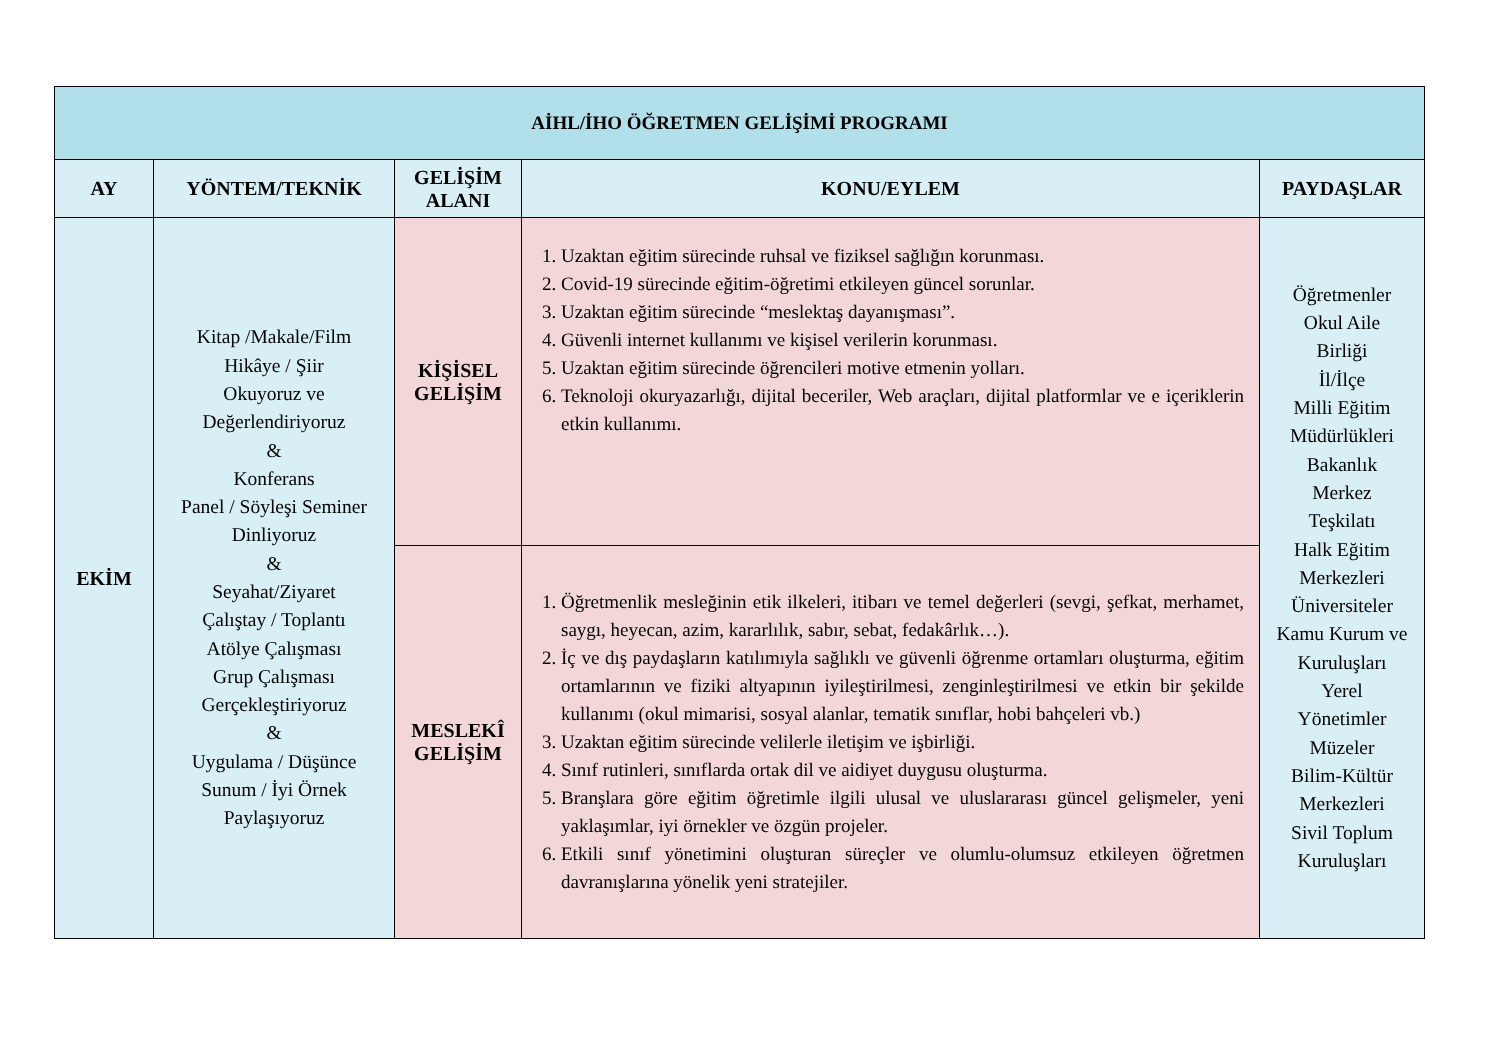| AİHL/İHO ÖĞRETMEN GELİŞİMİ PROGRAMI | | | | |
| --- | --- | --- | --- | --- |
| AY | YÖNTEM/TEKNİK | GELİŞİM ALANI | KONU/EYLEM | PAYDAŞLAR |
| EKİM | Kitap /Makale/Film Hikâye / Şiir Okuyoruz ve Değerlendiriyoruz & Konferans Panel / Söyleşi Seminer Dinliyoruz & Seyahat/Ziyaret Çalıştay / Toplantı Atölye Çalışması Grup Çalışması Gerçekleştiriyoruz & Uygulama / Düşünce Sunum / İyi Örnek Paylaşıyoruz | KİŞİSEL GELİŞİM | 1. Uzaktan eğitim sürecinde ruhsal ve fiziksel sağlığın korunması. 2. Covid-19 sürecinde eğitim-öğretimi etkileyen güncel sorunlar. 3. Uzaktan eğitim sürecinde “meslektaş dayanışması”. 4. Güvenli internet kullanımı ve kişisel verilerin korunması. 5. Uzaktan eğitim sürecinde öğrencileri motive etmenin yolları. 6. Teknoloji okuryazarlığı, dijital beceriler, Web araçları, dijital platformlar ve e içeriklerin etkin kullanımı. | Öğretmenler Okul Aile Birliği İl/İlçe Milli Eğitim Müdürlükleri Bakanlık Merkez Teşkilatı Halk Eğitim Merkezleri Üniversiteler Kamu Kurum ve Kuruluşları Yerel Yönetimler Müzeler Bilim-Kültür Merkezleri Sivil Toplum Kuruluşları |
| | | MESLEKÎ GELİŞİM | 1. Öğretmenlik mesleğinin etik ilkeleri, itibarı ve temel değerleri (sevgi, şefkat, merhamet, saygı, heyecan, azim, kararlılık, sabır, sebat, fedakârlık…). 2. İç ve dış paydaşların katılımıyla sağlıklı ve güvenli öğrenme ortamları oluşturma, eğitim ortamlarının ve fiziki altyapının iyileştirilmesi, zenginleştirilmesi ve etkin bir şekilde kullanımı (okul mimarisi, sosyal alanlar, tematik sınıflar, hobi bahçeleri vb.) 3. Uzaktan eğitim sürecinde velilerle iletişim ve işbirliği. 4. Sınıf rutinleri, sınıflarda ortak dil ve aidiyet duygusu oluşturma. 5. Branşlara göre eğitim öğretimle ilgili ulusal ve uluslararası güncel gelişmeler, yeni yaklaşımlar, iyi örnekler ve özgün projeler. 6. Etkili sınıf yönetimini oluşturan süreçler ve olumlu-olumsuz etkileyen öğretmen davranışlarına yönelik yeni stratejiler. | |